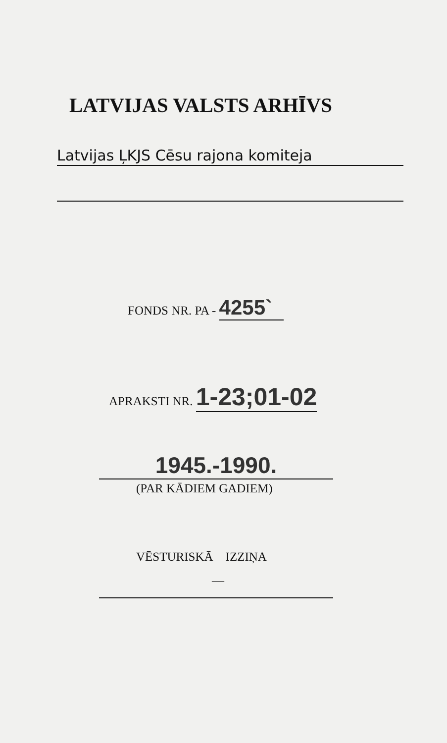LATVIJAS VALSTS ARHĪVS
Latvijas ĻKJS Cēsu rajona komiteja
FONDS NR. PA - 4255`
APRAKSTI NR. 1-23;01-02
1945.-1990.
(PAR KĀDIEM GADIEM)
VĒSTURISKĀ IZZIŅA
—